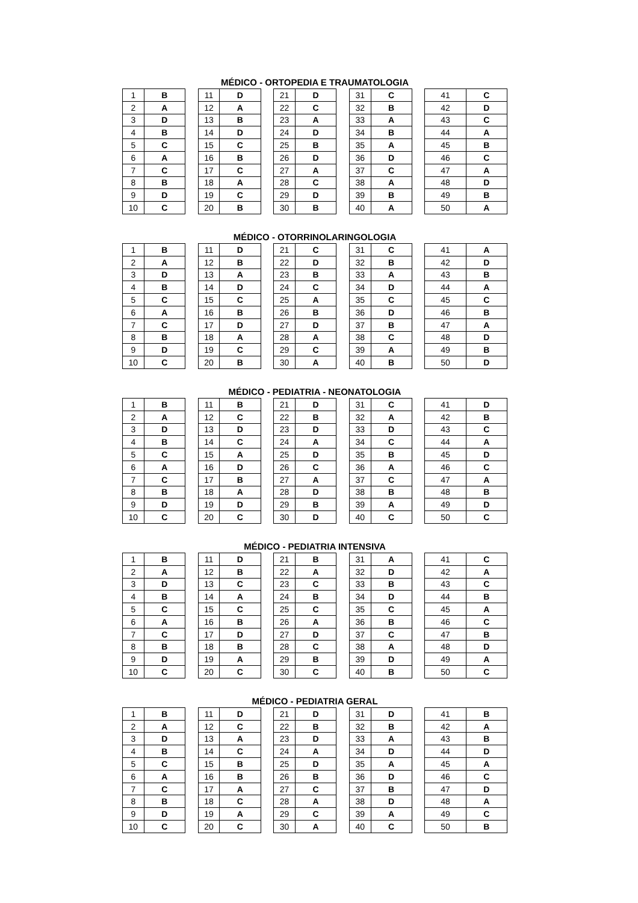MÉDICO - ORTOPEDIA E TRAUMATOLOGIA
| 1 | B | | 11 | D | | 21 | D | | 31 | C | | 41 | C |
| 2 | A | | 12 | A | | 22 | C | | 32 | B | | 42 | D |
| 3 | D | | 13 | B | | 23 | A | | 33 | A | | 43 | C |
| 4 | B | | 14 | D | | 24 | D | | 34 | B | | 44 | A |
| 5 | C | | 15 | C | | 25 | B | | 35 | A | | 45 | B |
| 6 | A | | 16 | B | | 26 | D | | 36 | D | | 46 | C |
| 7 | C | | 17 | C | | 27 | A | | 37 | C | | 47 | A |
| 8 | B | | 18 | A | | 28 | C | | 38 | A | | 48 | D |
| 9 | D | | 19 | C | | 29 | D | | 39 | B | | 49 | B |
| 10 | C | | 20 | B | | 30 | B | | 40 | A | | 50 | A |
MÉDICO - OTORRINOLARINGOLOGIA
| 1 | B | | 11 | D | | 21 | C | | 31 | C | | 41 | A |
| 2 | A | | 12 | B | | 22 | D | | 32 | B | | 42 | D |
| 3 | D | | 13 | A | | 23 | B | | 33 | A | | 43 | B |
| 4 | B | | 14 | D | | 24 | C | | 34 | D | | 44 | A |
| 5 | C | | 15 | C | | 25 | A | | 35 | C | | 45 | C |
| 6 | A | | 16 | B | | 26 | B | | 36 | D | | 46 | B |
| 7 | C | | 17 | D | | 27 | D | | 37 | B | | 47 | A |
| 8 | B | | 18 | A | | 28 | A | | 38 | C | | 48 | D |
| 9 | D | | 19 | C | | 29 | C | | 39 | A | | 49 | B |
| 10 | C | | 20 | B | | 30 | A | | 40 | B | | 50 | D |
MÉDICO - PEDIATRIA - NEONATOLOGIA
| 1 | B | | 11 | B | | 21 | D | | 31 | C | | 41 | D |
| 2 | A | | 12 | C | | 22 | B | | 32 | A | | 42 | B |
| 3 | D | | 13 | D | | 23 | D | | 33 | D | | 43 | C |
| 4 | B | | 14 | C | | 24 | A | | 34 | C | | 44 | A |
| 5 | C | | 15 | A | | 25 | D | | 35 | B | | 45 | D |
| 6 | A | | 16 | D | | 26 | C | | 36 | A | | 46 | C |
| 7 | C | | 17 | B | | 27 | A | | 37 | C | | 47 | A |
| 8 | B | | 18 | A | | 28 | D | | 38 | B | | 48 | B |
| 9 | D | | 19 | D | | 29 | B | | 39 | A | | 49 | D |
| 10 | C | | 20 | C | | 30 | D | | 40 | C | | 50 | C |
MÉDICO - PEDIATRIA INTENSIVA
| 1 | B | | 11 | D | | 21 | B | | 31 | A | | 41 | C |
| 2 | A | | 12 | B | | 22 | A | | 32 | D | | 42 | A |
| 3 | D | | 13 | C | | 23 | C | | 33 | B | | 43 | C |
| 4 | B | | 14 | A | | 24 | B | | 34 | D | | 44 | B |
| 5 | C | | 15 | C | | 25 | C | | 35 | C | | 45 | A |
| 6 | A | | 16 | B | | 26 | A | | 36 | B | | 46 | C |
| 7 | C | | 17 | D | | 27 | D | | 37 | C | | 47 | B |
| 8 | B | | 18 | B | | 28 | C | | 38 | A | | 48 | D |
| 9 | D | | 19 | A | | 29 | B | | 39 | D | | 49 | A |
| 10 | C | | 20 | C | | 30 | C | | 40 | B | | 50 | C |
MÉDICO - PEDIATRIA GERAL
| 1 | B | | 11 | D | | 21 | D | | 31 | D | | 41 | B |
| 2 | A | | 12 | C | | 22 | B | | 32 | B | | 42 | A |
| 3 | D | | 13 | A | | 23 | D | | 33 | A | | 43 | B |
| 4 | B | | 14 | C | | 24 | A | | 34 | D | | 44 | D |
| 5 | C | | 15 | B | | 25 | D | | 35 | A | | 45 | A |
| 6 | A | | 16 | B | | 26 | B | | 36 | D | | 46 | C |
| 7 | C | | 17 | A | | 27 | C | | 37 | B | | 47 | D |
| 8 | B | | 18 | C | | 28 | A | | 38 | D | | 48 | A |
| 9 | D | | 19 | A | | 29 | C | | 39 | A | | 49 | C |
| 10 | C | | 20 | C | | 30 | A | | 40 | C | | 50 | B |